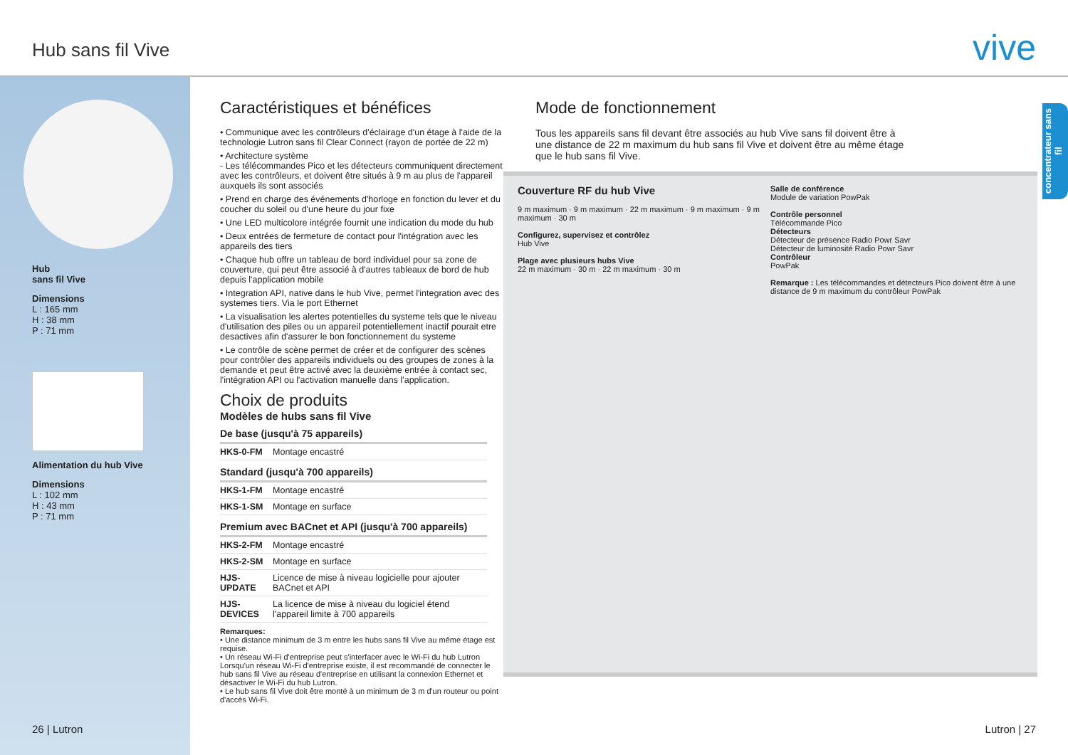Hub sans fil Vive
vive
Hub
sans fil Vive
Dimensions
L : 165 mm
H : 38 mm
P : 71 mm
Alimentation du hub Vive
Dimensions
L : 102 mm
H : 43 mm
P : 71 mm
26 | Lutron
Caractéristiques et bénéfices
• Communique avec les contrôleurs d'éclairage d'un étage à l'aide de la technologie Lutron sans fil Clear Connect (rayon de portée de 22 m)
• Architecture système
- Les télécommandes Pico et les détecteurs communiquent directement avec les contrôleurs, et doivent être situés à 9 m au plus de l'appareil auxquels ils sont associés
• Prend en charge des événements d'horloge en fonction du lever et du coucher du soleil ou d'une heure du jour fixe
• Une LED multicolore intégrée fournit une indication du mode du hub
• Deux entrées de fermeture de contact pour l'intégration avec les appareils des tiers
• Chaque hub offre un tableau de bord individuel pour sa zone de couverture, qui peut être associé à d'autres tableaux de bord de hub depuis l'application mobile
• Integration API, native dans le hub Vive, permet l'integration avec des systemes tiers. Via le port Ethernet
• La visualisation les alertes potentielles du systeme tels que le niveau d'utilisation des piles ou un appareil potentiellement inactif pourait etre desactives afin d'assurer le bon fonctionnement du systeme
• Le contrôle de scène permet de créer et de configurer des scènes pour contrôler des appareils individuels ou des groupes de zones à la demande et peut être activé avec la deuxième entrée à contact sec, l'intégration API ou l'activation manuelle dans l'application.
Choix de produits
Modèles de hubs sans fil Vive
| De base (jusqu'à 75 appareils) | |
| HKS-0-FM | Montage encastré |
| Standard (jusqu'à 700 appareils) | |
| HKS-1-FM | Montage encastré |
| HKS-1-SM | Montage en surface |
| Premium avec BACnet et API (jusqu'à 700 appareils) | |
| HKS-2-FM | Montage encastré |
| HKS-2-SM | Montage en surface |
| HJS-UPDATE | Licence de mise à niveau logicielle pour ajouter BACnet et API |
| HJS-DEVICES | La licence de mise à niveau du logiciel étend l'appareil limite à 700 appareils |
Remarques:
• Une distance minimum de 3 m entre les hubs sans fil Vive au même étage est requise.
• Un réseau Wi-Fi d'entreprise peut s'interfacer avec le Wi-Fi du hub Lutron Lorsqu'un réseau Wi-Fi d'entreprise existe, il est recommandé de connecter le hub sans fil Vive au réseau d'entreprise en utilisant la connexion Ethernet et désactiver le Wi-Fi du hub Lutron.
• Le hub sans fil Vive doit être monté à un minimum de 3 m d'un routeur ou point d'accès Wi-Fi.
Mode de fonctionnement
Tous les appareils sans fil devant être associés au hub Vive sans fil doivent être à une distance de 22 m maximum du hub sans fil Vive et doivent être au même étage que le hub sans fil Vive.
Couverture RF du hub Vive
9 m maximum · 9 m maximum · 22 m maximum · 9 m maximum · 9 m maximum · 30 m
Configurez, supervisez et contrôlez
Hub Vive
Plage avec plusieurs hubs Vive
22 m maximum · 30 m · 22 m maximum · 30 m
Salle de conférence
Module de variation PowPak
Contrôle personnel
Télécommande Pico
Détecteurs
Détecteur de présence Radio Powr Savr
Détecteur de luminosité Radio Powr Savr
Contrôleur
PowPak
Remarque : Les télécommandes et détecteurs Pico doivent être à une distance de 9 m maximum du contrôleur PowPak
Lutron | 27
concentrateur sans fil